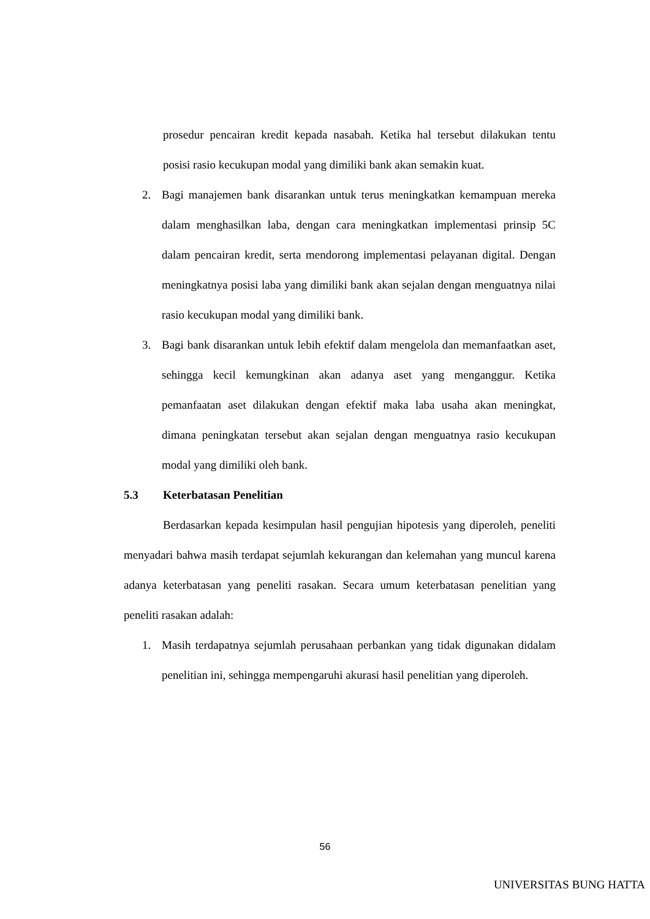prosedur pencairan kredit kepada nasabah. Ketika hal tersebut dilakukan tentu posisi rasio kecukupan modal yang dimiliki bank akan semakin kuat.
2. Bagi manajemen bank disarankan untuk terus meningkatkan kemampuan mereka dalam menghasilkan laba, dengan cara meningkatkan implementasi prinsip 5C dalam pencairan kredit, serta mendorong implementasi pelayanan digital. Dengan meningkatnya posisi laba yang dimiliki bank akan sejalan dengan menguatnya nilai rasio kecukupan modal yang dimiliki bank.
3. Bagi bank disarankan untuk lebih efektif dalam mengelola dan memanfaatkan aset, sehingga kecil kemungkinan akan adanya aset yang menganggur. Ketika pemanfaatan aset dilakukan dengan efektif maka laba usaha akan meningkat, dimana peningkatan tersebut akan sejalan dengan menguatnya rasio kecukupan modal yang dimiliki oleh bank.
5.3 Keterbatasan Penelitian
Berdasarkan kepada kesimpulan hasil pengujian hipotesis yang diperoleh, peneliti menyadari bahwa masih terdapat sejumlah kekurangan dan kelemahan yang muncul karena adanya keterbatasan yang peneliti rasakan. Secara umum keterbatasan penelitian yang peneliti rasakan adalah:
1. Masih terdapatnya sejumlah perusahaan perbankan yang tidak digunakan didalam penelitian ini, sehingga mempengaruhi akurasi hasil penelitian yang diperoleh.
56
UNIVERSITAS BUNG HATTA